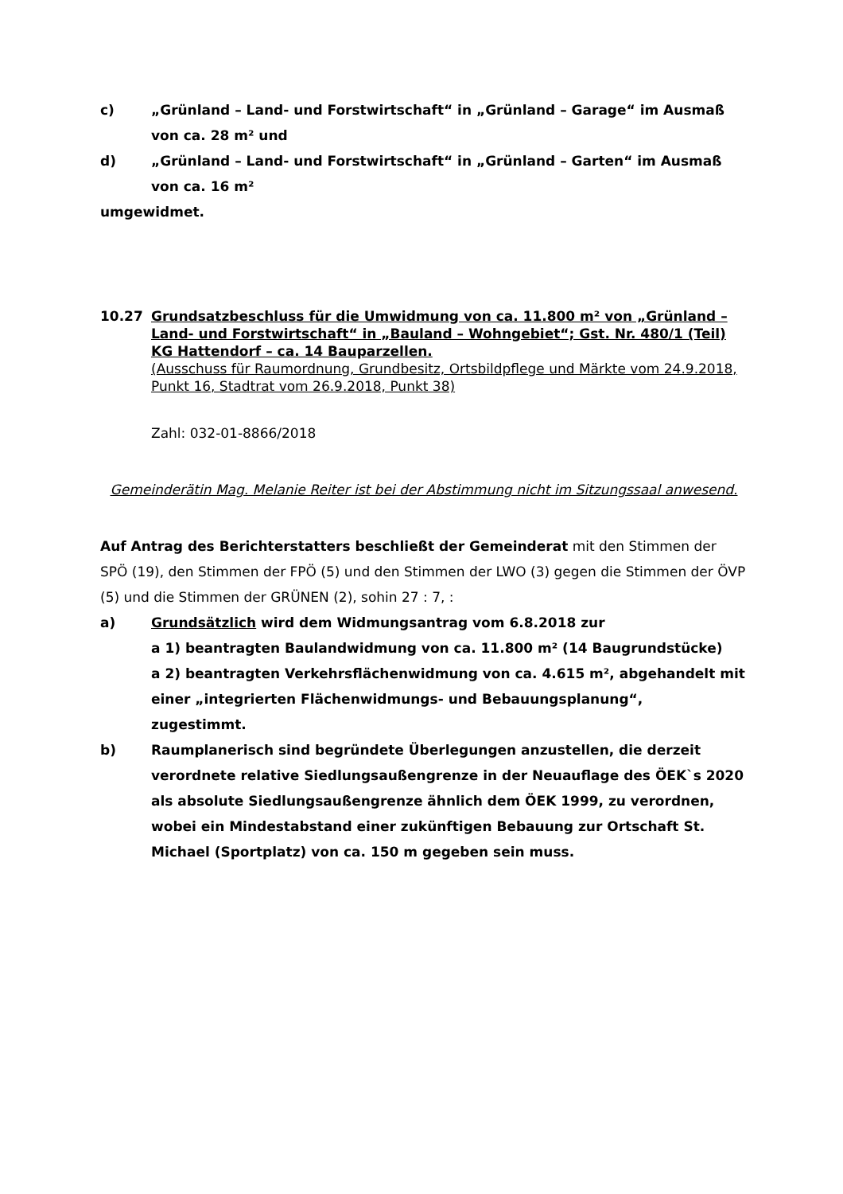c) „Grünland – Land- und Forstwirtschaft“ in „Grünland – Garage“ im Ausmaß von ca. 28 m² und
d) „Grünland – Land- und Forstwirtschaft“ in „Grünland – Garten“ im Ausmaß von ca. 16 m²
umgewidmet.
10.27 Grundsatzbeschluss für die Umwidmung von ca. 11.800 m² von „Grünland – Land- und Forstwirtschaft“ in „Bauland – Wohngebiet“; Gst. Nr. 480/1 (Teil) KG Hattendorf – ca. 14 Bauparzellen.
(Ausschuss für Raumordnung, Grundbesitz, Ortsbildpflege und Märkte vom 24.9.2018, Punkt 16, Stadtrat vom 26.9.2018, Punkt 38)
Zahl: 032-01-8866/2018
Gemeinderätin Mag. Melanie Reiter ist bei der Abstimmung nicht im Sitzungssaal anwesend.
Auf Antrag des Berichterstatters beschließt der Gemeinderat mit den Stimmen der SPÖ (19), den Stimmen der FPÖ (5) und den Stimmen der LWO (3) gegen die Stimmen der ÖVP (5) und die Stimmen der GRÜNEN (2), sohin 27 : 7, :
a) Grundsätzlich wird dem Widmungsantrag vom 6.8.2018 zur
a 1) beantragten Baulandwidmung von ca. 11.800 m² (14 Baugrundstücke)
a 2) beantragten Verkehrsflächenwidmung von ca. 4.615 m², abgehandelt mit einer „integrierten Flächenwidmungs- und Bebauungsplanung“,
zugestimmt.
b) Raumplanerisch sind begründete Überlegungen anzustellen, die derzeit verordnete relative Siedlungsaußengrenze in der Neuauflage des ÖEK`s 2020 als absolute Siedlungsaußengrenze ähnlich dem ÖEK 1999, zu verordnen, wobei ein Mindestabstand einer zukünftigen Bebauung zur Ortschaft St. Michael (Sportplatz) von ca. 150 m gegeben sein muss.